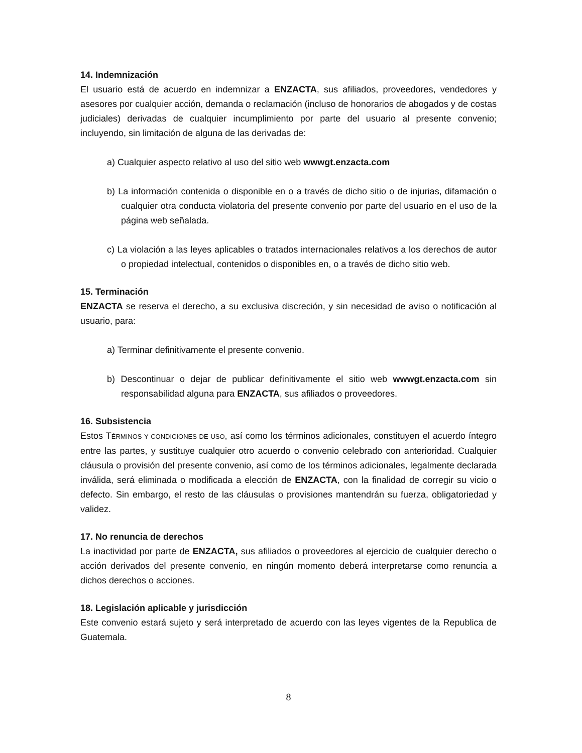14. Indemnización
El usuario está de acuerdo en indemnizar a ENZACTA, sus afiliados, proveedores, vendedores y asesores por cualquier acción, demanda o reclamación (incluso de honorarios de abogados y de costas judiciales) derivadas de cualquier incumplimiento por parte del usuario al presente convenio; incluyendo, sin limitación de alguna de las derivadas de:
a) Cualquier aspecto relativo al uso del sitio web wwwgt.enzacta.com
b) La información contenida o disponible en o a través de dicho sitio o de injurias, difamación o cualquier otra conducta violatoria del presente convenio por parte del usuario en el uso de la página web señalada.
c) La violación a las leyes aplicables o tratados internacionales relativos a los derechos de autor o propiedad intelectual, contenidos o disponibles en, o a través de dicho sitio web.
15. Terminación
ENZACTA se reserva el derecho, a su exclusiva discreción, y sin necesidad de aviso o notificación al usuario, para:
a) Terminar definitivamente el presente convenio.
b) Descontinuar o dejar de publicar definitivamente el sitio web wwwgt.enzacta.com sin responsabilidad alguna para ENZACTA, sus afiliados o proveedores.
16. Subsistencia
Estos TÉRMINOS Y CONDICIONES DE USO, así como los términos adicionales, constituyen el acuerdo íntegro entre las partes, y sustituye cualquier otro acuerdo o convenio celebrado con anterioridad. Cualquier cláusula o provisión del presente convenio, así como de los términos adicionales, legalmente declarada inválida, será eliminada o modificada a elección de ENZACTA, con la finalidad de corregir su vicio o defecto. Sin embargo, el resto de las cláusulas o provisiones mantendrán su fuerza, obligatoriedad y validez.
17. No renuncia de derechos
La inactividad por parte de ENZACTA, sus afiliados o proveedores al ejercicio de cualquier derecho o acción derivados del presente convenio, en ningún momento deberá interpretarse como renuncia a dichos derechos o acciones.
18. Legislación aplicable y jurisdicción
Este convenio estará sujeto y será interpretado de acuerdo con las leyes vigentes de la Republica de Guatemala.
8